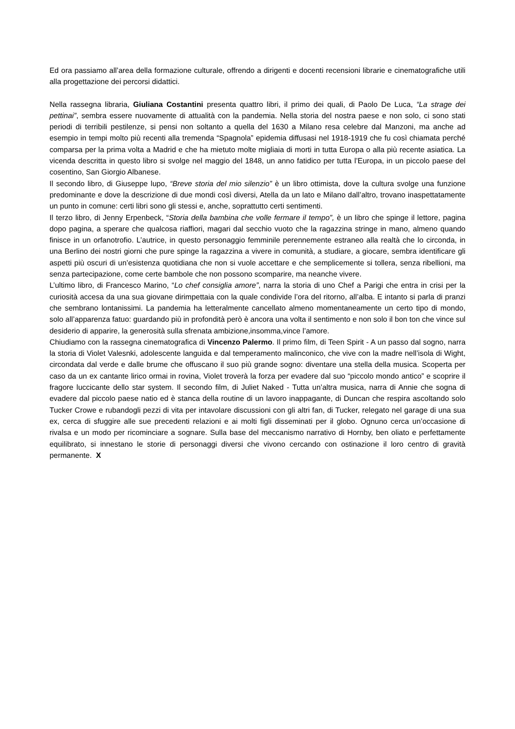Ed ora passiamo all’area della formazione culturale, offrendo a dirigenti e docenti recensioni librarie e cinematografiche utili alla progettazione dei percorsi didattici.
Nella rassegna libraria, Giuliana Costantini presenta quattro libri, il primo dei quali, di Paolo De Luca, “La strage dei pettinai”, sembra essere nuovamente di attualità con la pandemia. Nella storia del nostra paese e non solo, ci sono stati periodi di terribili pestilenze, si pensi non soltanto a quella del 1630 a Milano resa celebre dal Manzoni, ma anche ad esempio in tempi molto più recenti alla tremenda “Spagnola” epidemia diffusasi nel 1918-1919 che fu così chiamata perché comparsa per la prima volta a Madrid e che ha mietuto molte migliaia di morti in tutta Europa o alla più recente asiatica. La vicenda descritta in questo libro si svolge nel maggio del 1848, un anno fatidico per tutta l’Europa, in un piccolo paese del cosentino, San Giorgio Albanese.
Il secondo libro, di Giuseppe lupo, “Breve storia del mio silenzio” è un libro ottimista, dove la cultura svolge una funzione predominante e dove la descrizione di due mondi così diversi, Atella da un lato e Milano dall’altro, trovano inaspettatamente un punto in comune: certi libri sono gli stessi e, anche, soprattutto certi sentimenti.
Il terzo libro, di Jenny Erpenbeck, “Storia della bambina che volle fermare il tempo”, è un libro che spinge il lettore, pagina dopo pagina, a sperare che qualcosa riaffiori, magari dal secchio vuoto che la ragazzina stringe in mano, almeno quando finisce in un orfanotrofio. L’autrice, in questo personaggio femminile perennemente estraneo alla realtà che lo circonda, in una Berlino dei nostri giorni che pure spinge la ragazzina a vivere in comunità, a studiare, a giocare, sembra identificare gli aspetti più oscuri di un’esistenza quotidiana che non si vuole accettare e che semplicemente si tollera, senza ribellioni, ma senza partecipazione, come certe bambole che non possono scomparire, ma neanche vivere.
L’ultimo libro, di Francesco Marino, “Lo chef consiglia amore”, narra la storia di uno Chef a Parigi che entra in crisi per la curiosità accesa da una sua giovane dirimpettaia con la quale condivide l’ora del ritorno, all’alba. E intanto si parla di pranzi che sembrano lontanissimi. La pandemia ha letteralmente cancellato almeno momentaneamente un certo tipo di mondo, solo all’apparenza fatuo: guardando più in profondità però è ancora una volta il sentimento e non solo il bon ton che vince sul desiderio di apparire, la generosità sulla sfrenata ambizione,insomma,vince l’amore.
Chiudiamo con la rassegna cinematografica di Vincenzo Palermo. Il primo film, di Teen Spirit - A un passo dal sogno, narra la storia di Violet Valesnki, adolescente languida e dal temperamento malinconico, che vive con la madre nell’isola di Wight, circondata dal verde e dalle brume che offuscano il suo più grande sogno: diventare una stella della musica. Scoperta per caso da un ex cantante lirico ormai in rovina, Violet troverà la forza per evadere dal suo “piccolo mondo antico” e scoprire il fragore luccicante dello star system. Il secondo film, di Juliet Naked - Tutta un’altra musica, narra di Annie che sogna di evadere dal piccolo paese natio ed è stanca della routine di un lavoro inappagante, di Duncan che respira ascoltando solo Tucker Crowe e rubandogli pezzi di vita per intavolare discussioni con gli altri fan, di Tucker, relegato nel garage di una sua ex, cerca di sfuggire alle sue precedenti relazioni e ai molti figli disseminati per il globo. Ognuno cerca un’occasione di rivalsa e un modo per ricominciare a sognare. Sulla base del meccanismo narrativo di Hornby, ben oliato e perfettamente equilibrato, si innestano le storie di personaggi diversi che vivono cercando con ostinazione il loro centro di gravità permanente. X